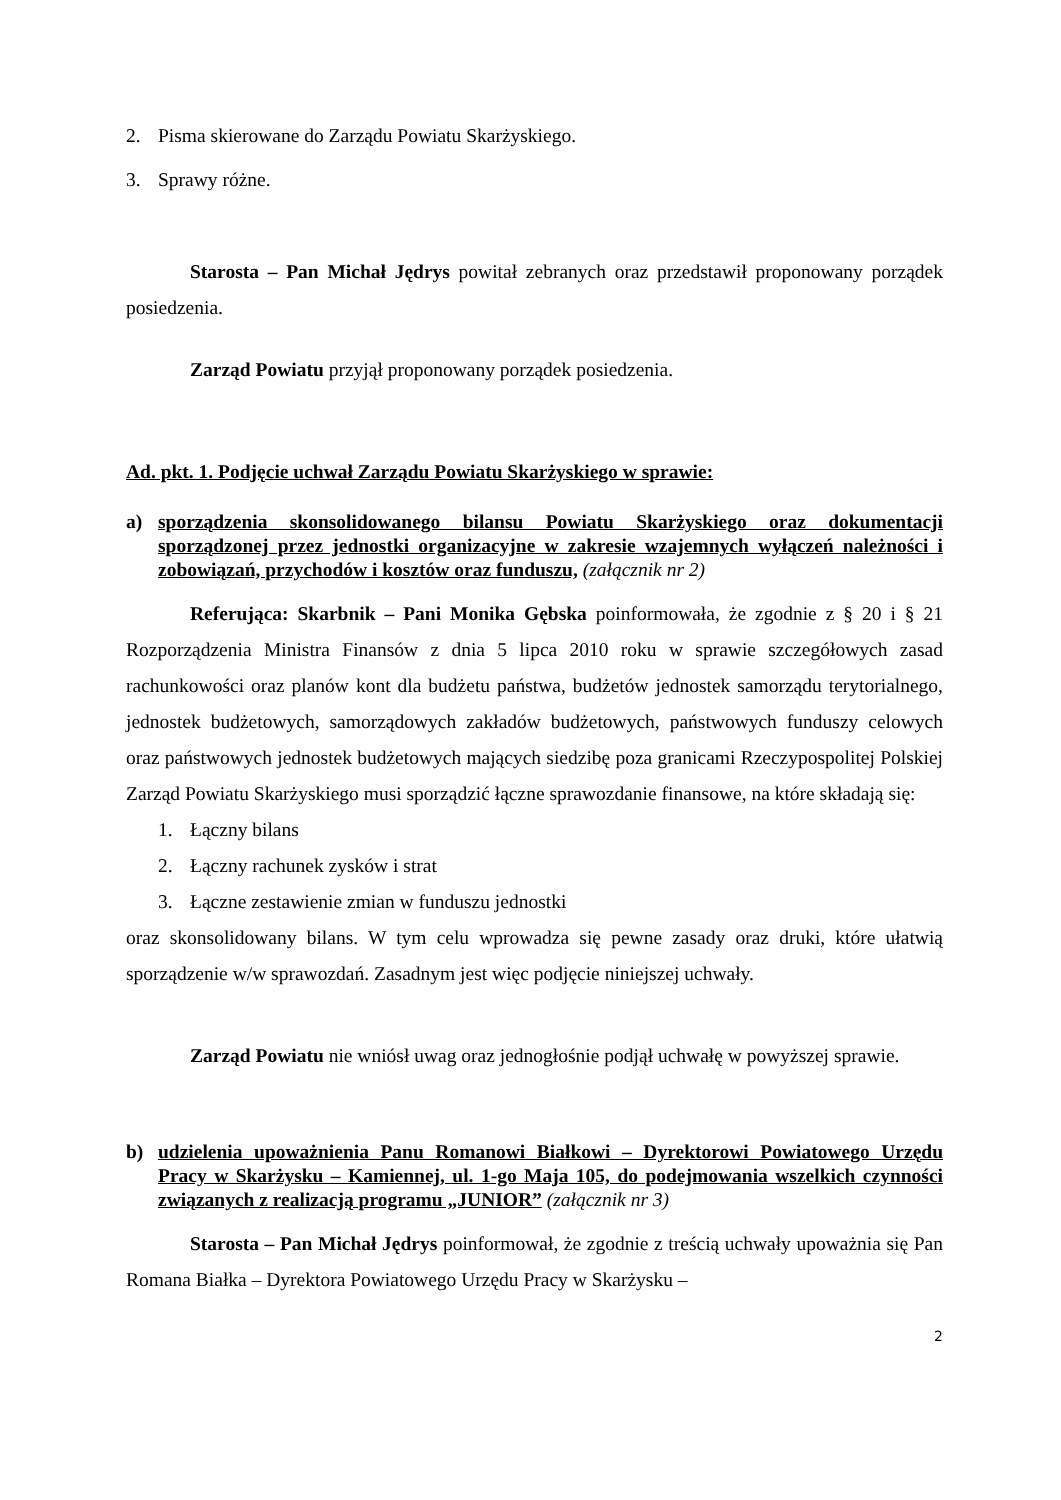2. Pisma skierowane do Zarządu Powiatu Skarżyskiego.
3. Sprawy różne.
Starosta – Pan Michał Jędrys powitał zebranych oraz przedstawił proponowany porządek posiedzenia.
Zarząd Powiatu przyjął proponowany porządek posiedzenia.
Ad. pkt. 1. Podjęcie uchwał Zarządu Powiatu Skarżyskiego w sprawie:
a) sporządzenia skonsolidowanego bilansu Powiatu Skarżyskiego oraz dokumentacji sporządzonej przez jednostki organizacyjne w zakresie wzajemnych wyłączeń należności i zobowiązań, przychodów i kosztów oraz funduszu, (załącznik nr 2)
Referująca: Skarbnik – Pani Monika Gębska poinformowała, że zgodnie z § 20 i § 21 Rozporządzenia Ministra Finansów z dnia 5 lipca 2010 roku w sprawie szczegółowych zasad rachunkowości oraz planów kont dla budżetu państwa, budżetów jednostek samorządu terytorialnego, jednostek budżetowych, samorządowych zakładów budżetowych, państwowych funduszy celowych oraz państwowych jednostek budżetowych mających siedzibę poza granicami Rzeczypospolitej Polskiej Zarząd Powiatu Skarżyskiego musi sporządzić łączne sprawozdanie finansowe, na które składają się:
1. Łączny bilans
2. Łączny rachunek zysków i strat
3. Łączne zestawienie zmian w funduszu jednostki
oraz skonsolidowany bilans. W tym celu wprowadza się pewne zasady oraz druki, które ułatwią sporządzenie w/w sprawozdań. Zasadnym jest więc podjęcie niniejszej uchwały.
Zarząd Powiatu nie wniósł uwag oraz jednogłośnie podjął uchwałę w powyższej sprawie.
b) udzielenia upoważnienia Panu Romanowi Białkowi – Dyrektorowi Powiatowego Urzędu Pracy w Skarżysku – Kamiennej, ul. 1-go Maja 105, do podejmowania wszelkich czynności związanych z realizacją programu „JUNIOR” (załącznik nr 3)
Starosta – Pan Michał Jędrys poinformował, że zgodnie z treścią uchwały upoważnia się Pan Romana Białka – Dyrektora Powiatowego Urzędu Pracy w Skarżysku –
2